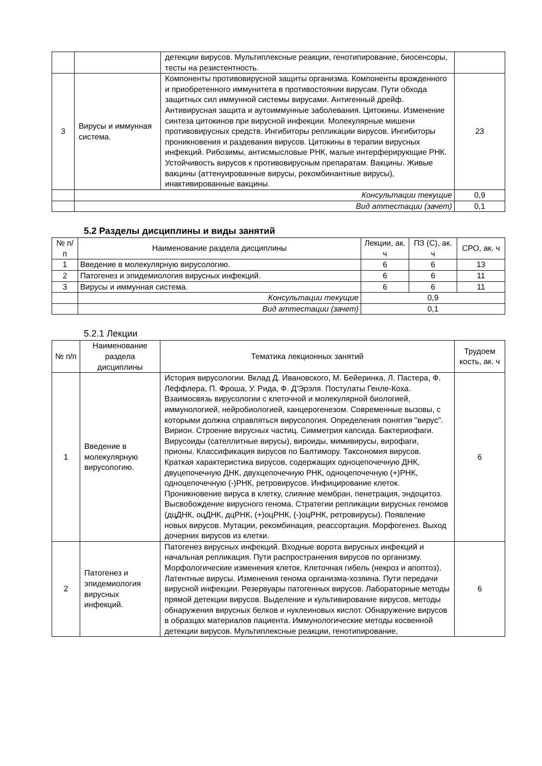| | | детекции вирусов. Мультиплексные реакции, генотипирование, биосенсоры, тесты на резистентность. | |
| 3 | Вирусы и иммунная система. | Компоненты противовирусной защиты организма. Компоненты врожденного и приобретенного иммунитета в противостоянии вирусам. Пути обхода защитных сил иммунной системы вирусами. Антигенный дрейф. Антивирусная защита и аутоиммунные заболевания. Цитокины. Изменение синтеза цитокинов при вирусной инфекции. Молекулярные мишени противовирусных средств. Ингибиторы репликации вирусов. Ингибиторы проникновения и раздевания вирусов. Цитокины в терапии вирусных инфекций. Рибозимы, антисмысловые РНК, малые интерферирующие РНК. Устойчивость вирусов к противовирусным препаратам. Вакцины. Живые вакцины (аттенуированные вирусы, рекомбинантные вирусы), инактивированные вакцины. | 23 |
| | Консультации текущие | | 0,9 |
| | Вид аттестации (зачет) | | 0,1 |
5.2 Разделы дисциплины и виды занятий
| № п/п | Наименование раздела дисциплины | Лекции, ак. ч | ПЗ (С), ак. ч | СРО, ак. ч |
| --- | --- | --- | --- | --- |
| 1 | Введение в молекулярную вирусологию. | 6 | 6 | 13 |
| 2 | Патогенез и эпидемиология вирусных инфекций. | 6 | 6 | 11 |
| 3 | Вирусы и иммунная система. | 6 | 6 | 11 |
| | Консультации текущие | 0,9 | | |
| | Вид аттестации (зачет) | 0,1 | | |
5.2.1 Лекции
| № п/п | Наименование раздела дисциплины | Тематика лекционных занятий | Трудоем кость, ак. ч |
| --- | --- | --- | --- |
| 1 | Введение в молекулярную вирусологию. | История вирусологии. Вклад Д. Ивановского, М. Бейеринка, Л. Пастера, Ф. Лёффлера, П. Фроша, У. Рида, Ф. Д'Эрэля. Постулаты Генле-Коха. Взаимосвязь вирусологии с клеточной и молекулярной биологией, иммунологией, нейробиологией, канцерогенезом. Современные вызовы, с которыми должна справляться вирусология. Определения понятия "вирус". Вирион. Строение вирусных частиц. Симметрия капсида. Бактериофаги. Вирусоиды (сателлитные вирусы), вироиды, мимивирусы, вирофаги, прионы. Классификация вирусов по Балтимору. Таксономия вирусов. Краткая характеристика вирусов, содержащих одноцепочечную ДНК, двуцепочечную ДНК, двухцепочечную РНК, одноцепочечную (+)РНК, одноцепочечную (-)РНК, ретровирусов. Инфицирование клеток. Проникновение вируса в клетку, слияние мембран, пенетрация, эндоцитоз. Высвобождение вирусного генома. Стратегии репликации вирусных геномов (дцДНК, оцДНК, дцРНК, (+)оцРНК, (-)оцРНК, ретровирусы). Появление новых вирусов. Мутации, рекомбинация, реассортация. Морфогенез. Выход дочерних вирусов из клетки. | 6 |
| 2 | Патогенез и эпидемиология вирусных инфекций. | Патогенез вирусных инфекций. Входные ворота вирусных инфекций и начальная репликация. Пути распространения вирусов по организму. Морфологические изменения клеток. Клеточная гибель (некроз и апоптоз). Латентные вирусы. Изменения генома организма-хозяина. Пути передачи вирусной инфекции. Резервуары патогенных вирусов. Лабораторные методы прямой детекции вирусов. Выделение и культивирование вирусов, методы обнаружения вирусных белков и нуклеиновых кислот. Обнаружение вирусов в образцах материалов пациента. Иммунологические методы косвенной детекции вирусов. Мультиплексные реакции, генотипирование, | 6 |